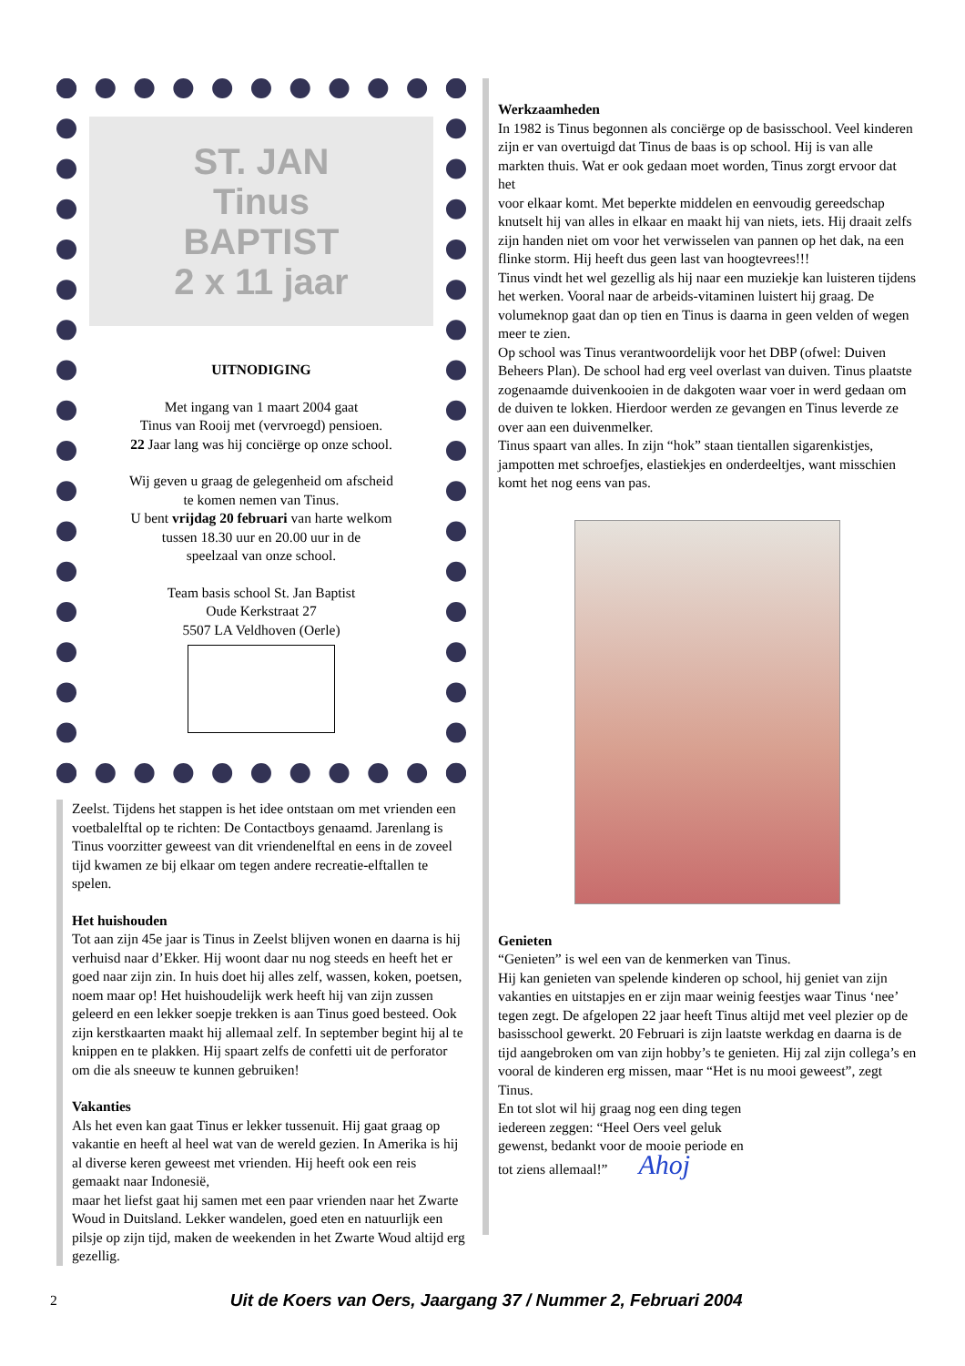ST. JAN
Tinus
BAPTIST
2 x 11 jaar
UITNODIGING
Met ingang van 1 maart 2004 gaat
Tinus van Rooij met (vervroegd) pensioen.
22 Jaar lang was hij conciërge op onze school.
Wij geven u graag de gelegenheid om afscheid
te komen nemen van Tinus.
U bent vrijdag 20 februari van harte welkom
tussen 18.30 uur en 20.00 uur in de
speelzaal van onze school.
Team basis school St. Jan Baptist
Oude Kerkstraat 27
5507 LA Veldhoven (Oerle)
Zeelst. Tijdens het stappen is het idee ontstaan om met vrienden een voetbalelftal op te richten: De Contactboys genaamd. Jarenlang is Tinus voorzitter geweest van dit vriendenelftal en eens in de zoveel tijd kwamen ze bij elkaar om tegen andere recreatie-elftallen te spelen.
Het huishouden
Tot aan zijn 45e jaar is Tinus in Zeelst blijven wonen en daarna is hij verhuisd naar d’Ekker. Hij woont daar nu nog steeds en heeft het er goed naar zijn zin. In huis doet hij alles zelf, wassen, koken, poetsen, noem maar op! Het huishoudelijk werk heeft hij van zijn zussen geleerd en een lekker soepje trekken is aan Tinus goed besteed. Ook zijn kerstkaarten maakt hij allemaal zelf. In september begint hij al te knippen en te plakken. Hij spaart zelfs de confetti uit de perforator om die als sneeuw te kunnen gebruiken!
Vakanties
Als het even kan gaat Tinus er lekker tussenuit. Hij gaat graag op vakantie en heeft al heel wat van de wereld gezien. In Amerika is hij al diverse keren geweest met vrienden. Hij heeft ook een reis gemaakt naar Indonesië,
maar het liefst gaat hij samen met een paar vrienden naar het Zwarte Woud in Duitsland. Lekker wandelen, goed eten en natuurlijk een pilsje op zijn tijd, maken de weekenden in het Zwarte Woud altijd erg gezellig.
Werkzaamheden
In 1982 is Tinus begonnen als conciërge op de basisschool. Veel kinderen zijn er van overtuigd dat Tinus de baas is op school. Hij is van alle markten thuis. Wat er ook gedaan moet worden, Tinus zorgt ervoor dat het
voor elkaar komt. Met beperkte middelen en eenvoudig gereedschap knutselt hij van alles in elkaar en maakt hij van niets, iets. Hij draait zelfs zijn handen niet om voor het verwisselen van pannen op het dak, na een flinke storm. Hij heeft dus geen last van hoogtevrees!!!
Tinus vindt het wel gezellig als hij naar een muziekje kan luisteren tijdens het werken. Vooral naar de arbeids-vitaminen luistert hij graag. De volumeknop gaat dan op tien en Tinus is daarna in geen velden of wegen meer te zien.
Op school was Tinus verantwoordelijk voor het DBP (ofwel: Duiven Beheers Plan). De school had erg veel overlast van duiven. Tinus plaatste zogenaamde duivenkooien in de dakgoten waar voer in werd gedaan om de duiven te lokken. Hierdoor werden ze gevangen en Tinus leverde ze over aan een duivenmelker.
Tinus spaart van alles. In zijn “hok” staan tientallen sigarenkistjes, jampotten met schroefjes, elastiekjes en onderdeeltjes, want misschien komt het nog eens van pas.
Genieten
“Genieten” is wel een van de kenmerken van Tinus.
Hij kan genieten van spelende kinderen op school, hij geniet van zijn vakanties en uitstapjes en er zijn maar weinig feestjes waar Tinus ‘nee’ tegen zegt. De afgelopen 22 jaar heeft Tinus altijd met veel plezier op de basisschool gewerkt. 20 Februari is zijn laatste werkdag en daarna is de tijd aangebroken om van zijn hobby’s te genieten. Hij zal zijn collega’s en vooral de kinderen erg missen, maar “Het is nu mooi geweest”, zegt Tinus.
En tot slot wil hij graag nog een ding tegen
iedereen zeggen: “Heel Oers veel geluk
gewenst, bedankt voor de mooie periode en
tot ziens allemaal!” Ahoj
2 Uit de Koers van Oers, Jaargang 37 / Nummer 2, Februari 2004